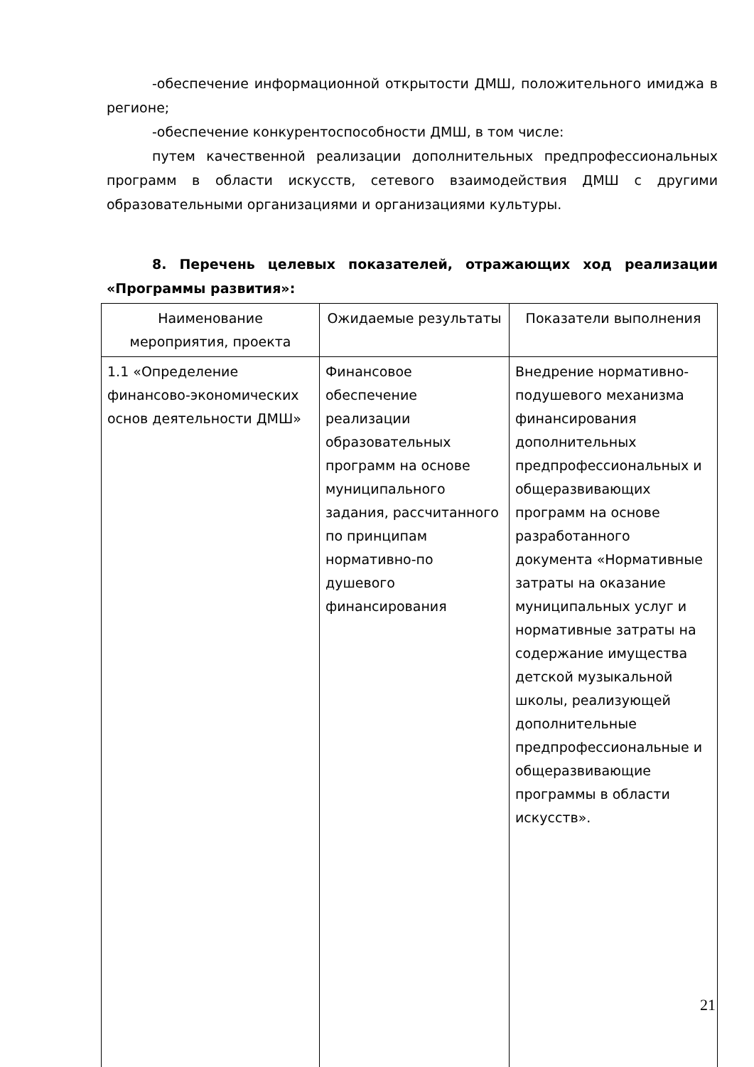-обеспечение информационной открытости ДМШ, положительного имиджа в регионе;
-обеспечение конкурентоспособности ДМШ, в том числе:
путем качественной реализации дополнительных предпрофессиональных программ в области искусств, сетевого взаимодействия ДМШ с другими образовательными организациями и организациями культуры.
8. Перечень целевых показателей, отражающих ход реализации «Программы развития»:
| Наименование мероприятия, проекта | Ожидаемые результаты | Показатели выполнения |
| --- | --- | --- |
| 1.1 «Определение финансово-экономических основ деятельности ДМШ» | Финансовое обеспечение реализации образовательных программ на основе муниципального задания, рассчитанного по принципам нормативно-по душевого финансирования | Внедрение нормативно-подушевого механизма финансирования дополнительных предпрофессиональных и общеразвивающих программ на основе разработанного документа «Нормативные затраты на оказание муниципальных услуг и нормативные затраты на содержание имущества детской музыкальной школы, реализующей дополнительные предпрофессиональные и общеразвивающие программы в области искусств». |
21